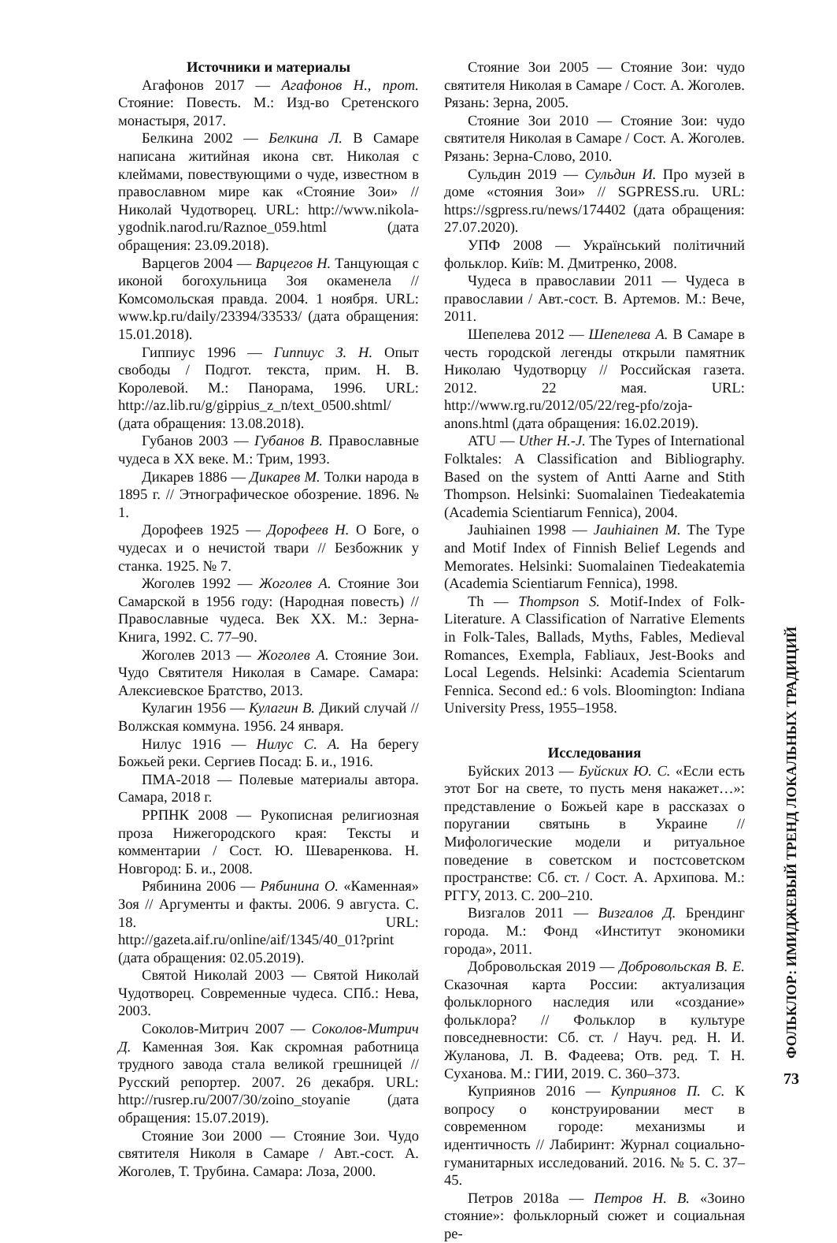Источники и материалы
Агафонов 2017 — Агафонов Н., прот. Стояние: Повесть. М.: Изд-во Сретенского монастыря, 2017.
Белкина 2002 — Белкина Л. В Самаре написана житийная икона свт. Николая с клеймами, повествующими о чуде, известном в православном мире как «Стояние Зои» // Николай Чудотворец. URL: http://www.nikola-ygodnik.narod.ru/Raznoe_059.html (дата обращения: 23.09.2018).
Варцегов 2004 — Варцегов Н. Танцующая с иконой богохульница Зоя окаменела // Комсомольская правда. 2004. 1 ноября. URL: www.kp.ru/daily/23394/33533/ (дата обращения: 15.01.2018).
Гиппиус 1996 — Гиппиус З. Н. Опыт свободы / Подгот. текста, прим. Н. В. Королевой. М.: Панорама, 1996. URL: http://az.lib.ru/g/gippius_z_n/text_0500.shtml/ (дата обращения: 13.08.2018).
Губанов 2003 — Губанов В. Православные чудеса в XX веке. М.: Трим, 1993.
Дикарев 1886 — Дикарев М. Толки народа в 1895 г. // Этнографическое обозрение. 1896. № 1.
Дорофеев 1925 — Дорофеев Н. О Боге, о чудесах и о нечистой твари // Безбожник у станка. 1925. № 7.
Жоголев 1992 — Жоголев А. Стояние Зои Самарской в 1956 году: (Народная повесть) // Православные чудеса. Век XX. М.: Зерна-Книга, 1992. С. 77–90.
Жоголев 2013 — Жоголев А. Стояние Зои. Чудо Святителя Николая в Самаре. Самара: Алексиевское Братство, 2013.
Кулагин 1956 — Кулагин В. Дикий случай // Волжская коммуна. 1956. 24 января.
Нилус 1916 — Нилус С. А. На берегу Божьей реки. Сергиев Посад: Б. и., 1916.
ПМА-2018 — Полевые материалы автора. Самара, 2018 г.
РРПНК 2008 — Рукописная религиозная проза Нижегородского края: Тексты и комментарии / Сост. Ю. Шеваренкова. Н. Новгород: Б. и., 2008.
Рябинина 2006 — Рябинина О. «Каменная» Зоя // Аргументы и факты. 2006. 9 августа. С. 18. URL: http://gazeta.aif.ru/online/aif/1345/40_01?print (дата обращения: 02.05.2019).
Святой Николай 2003 — Святой Николай Чудотворец. Современные чудеса. СПб.: Нева, 2003.
Соколов-Митрич 2007 — Соколов-Митрич Д. Каменная Зоя. Как скромная работница трудного завода стала великой грешницей // Русский репортер. 2007. 26 декабря. URL: http://rusrep.ru/2007/30/zoino_stoyanie (дата обращения: 15.07.2019).
Стояние Зои 2000 — Стояние Зои. Чудо святителя Николя в Самаре / Авт.-сост. А. Жоголев, Т. Трубина. Самара: Лоза, 2000.
Стояние Зои 2005 — Стояние Зои: чудо святителя Николая в Самаре / Сост. А. Жоголев. Рязань: Зерна, 2005.
Стояние Зои 2010 — Стояние Зои: чудо святителя Николая в Самаре / Сост. А. Жоголев. Рязань: Зерна-Слово, 2010.
Сульдин 2019 — Сульдин И. Про музей в доме «стояния Зои» // SGPRESS.ru. URL: https://sgpress.ru/news/174402 (дата обращения: 27.07.2020).
УПФ 2008 — Український політичний фольклор. Київ: М. Дмитренко, 2008.
Чудеса в православии 2011 — Чудеса в православии / Авт.-сост. В. Артемов. М.: Вече, 2011.
Шепелева 2012 — Шепелева А. В Самаре в честь городской легенды открыли памятник Николаю Чудотворцу // Российская газета. 2012. 22 мая. URL: http://www.rg.ru/2012/05/22/reg-pfo/zoja-anons.html (дата обращения: 16.02.2019).
ATU — Uther H.-J. The Types of International Folktales: A Classification and Bibliography. Based on the system of Antti Aarne and Stith Thompson. Helsinki: Suomalainen Tiedeakatemia (Academia Scientiarum Fennica), 2004.
Jauhiainen 1998 — Jauhiainen M. The Type and Motif Index of Finnish Belief Legends and Memorates. Helsinki: Suomalainen Tiedeakatemia (Academia Scientiarum Fennica), 1998.
Th — Thompson S. Motif-Index of Folk-Literature. A Classification of Narrative Elements in Folk-Tales, Ballads, Myths, Fables, Medieval Romances, Exempla, Fabliaux, Jest-Books and Local Legends. Helsinki: Academia Scientarum Fennica. Second ed.: 6 vols. Bloomington: Indiana University Press, 1955–1958.
Исследования
Буйских 2013 — Буйских Ю. С. «Если есть этот Бог на свете, то пусть меня накажет…»: представление о Божьей каре в рассказах о поругании святынь в Украине // Мифологические модели и ритуальное поведение в советском и постсоветском пространстве: Сб. ст. / Сост. А. Архипова. М.: РГГУ, 2013. С. 200–210.
Визгалов 2011 — Визгалов Д. Брендинг города. М.: Фонд «Институт экономики города», 2011.
Добровольская 2019 — Добровольская В. Е. Сказочная карта России: актуализация фольклорного наследия или «создание» фольклора? // Фольклор в культуре повседневности: Сб. ст. / Науч. ред. Н. И. Жуланова, Л. В. Фадеева; Отв. ред. Т. Н. Суханова. М.: ГИИ, 2019. С. 360–373.
Куприянов 2016 — Куприянов П. С. К вопросу о конструировании мест в современном городе: механизмы и идентичность // Лабиринт: Журнал социально-гуманитарных исследований. 2016. № 5. С. 37–45.
Петров 2018а — Петров Н. В. «Зоино стояние»: фольклорный сюжет и социальная ре-
ФОЛЬКЛОР: ИМИДЖЕВЫЙ ТРЕНД ЛОКАЛЬНЫХ ТРАДИЦИЙ
73